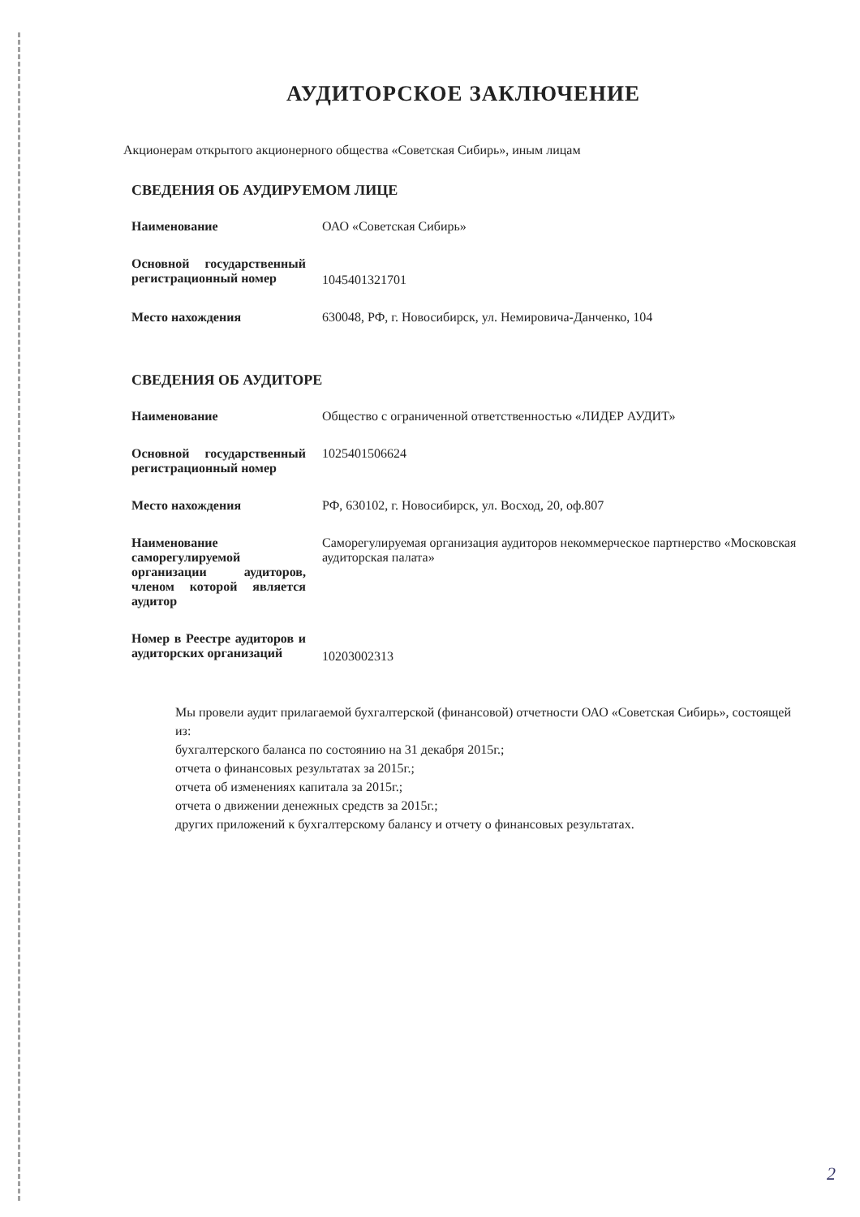АУДИТОРСКОЕ ЗАКЛЮЧЕНИЕ
Акционерам открытого акционерного общества «Советская Сибирь», иным лицам
СВЕДЕНИЯ ОБ АУДИРУЕМОМ ЛИЦЕ
| Наименование | ОАО «Советская Сибирь» |
| Основной государственный регистрационный номер | 1045401321701 |
| Место нахождения | 630048, РФ, г. Новосибирск, ул. Немировича-Данченко, 104 |
СВЕДЕНИЯ ОБ АУДИТОРЕ
| Наименование | Общество с ограниченной ответственностью «ЛИДЕР АУДИТ» |
| Основной государственный регистрационный номер | 1025401506624 |
| Место нахождения | РФ, 630102, г. Новосибирск, ул. Восход, 20, оф.807 |
| Наименование саморегулируемой организации аудиторов, членом которой является аудитор | Саморегулируемая организация аудиторов некоммерческое партнерство «Московская аудиторская палата» |
| Номер в Реестре аудиторов и аудиторских организаций | 10203002313 |
Мы провели аудит прилагаемой бухгалтерской (финансовой) отчетности ОАО «Советская Сибирь», состоящей из:
бухгалтерского баланса по состоянию на 31 декабря 2015г.;
отчета о финансовых результатах за 2015г.;
отчета об изменениях капитала за 2015г.;
отчета о движении денежных средств за 2015г.;
других приложений к бухгалтерскому балансу и отчету о финансовых результатах.
2